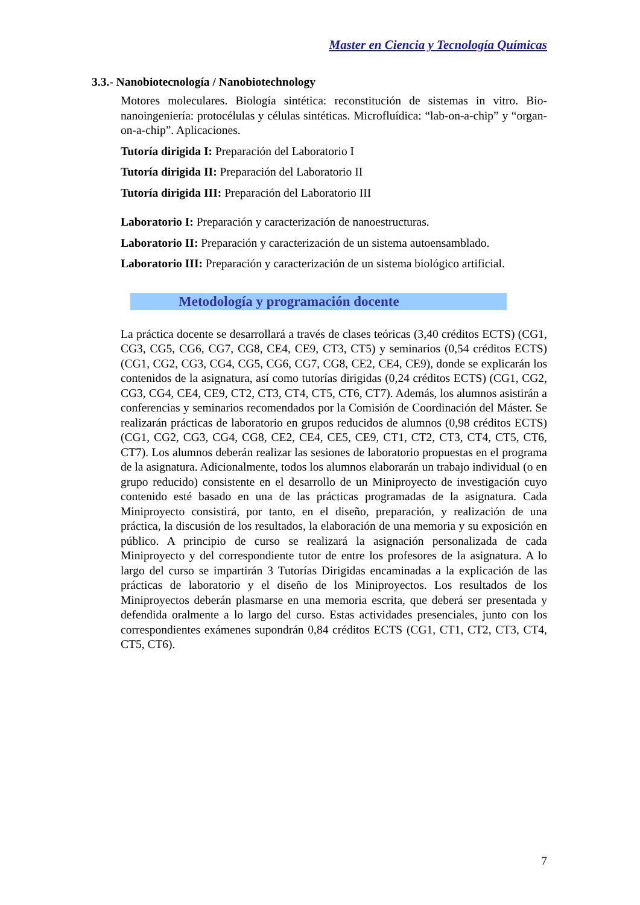Master en Ciencia y Tecnología Químicas
3.3.- Nanobiotecnología / Nanobiotechnology
Motores moleculares. Biología sintética: reconstitución de sistemas in vitro. Bio-nanoingeniería: protocélulas y células sintéticas. Microfluídica: “lab-on-a-chip” y “organ-on-a-chip”. Aplicaciones.
Tutoría dirigida I: Preparación del Laboratorio I
Tutoría dirigida II: Preparación del Laboratorio II
Tutoría dirigida III: Preparación del Laboratorio III
Laboratorio I: Preparación y caracterización de nanoestructuras.
Laboratorio II: Preparación y caracterización de un sistema autoensamblado.
Laboratorio III: Preparación y caracterización de un sistema biológico artificial.
Metodología y programación docente
La práctica docente se desarrollará a través de clases teóricas (3,40 créditos ECTS) (CG1, CG3, CG5, CG6, CG7, CG8, CE4, CE9, CT3, CT5) y seminarios (0,54 créditos ECTS) (CG1, CG2, CG3, CG4, CG5, CG6, CG7, CG8, CE2, CE4, CE9), donde se explicarán los contenidos de la asignatura, así como tutorías dirigidas (0,24 créditos ECTS) (CG1, CG2, CG3, CG4, CE4, CE9, CT2, CT3, CT4, CT5, CT6, CT7). Además, los alumnos asistirán a conferencias y seminarios recomendados por la Comisión de Coordinación del Máster. Se realizarán prácticas de laboratorio en grupos reducidos de alumnos (0,98 créditos ECTS) (CG1, CG2, CG3, CG4, CG8, CE2, CE4, CE5, CE9, CT1, CT2, CT3, CT4, CT5, CT6, CT7). Los alumnos deberán realizar las sesiones de laboratorio propuestas en el programa de la asignatura. Adicionalmente, todos los alumnos elaborarán un trabajo individual (o en grupo reducido) consistente en el desarrollo de un Miniproyecto de investigación cuyo contenido esté basado en una de las prácticas programadas de la asignatura. Cada Miniproyecto consistirá, por tanto, en el diseño, preparación, y realización de una práctica, la discusión de los resultados, la elaboración de una memoria y su exposición en público. A principio de curso se realizará la asignación personalizada de cada Miniproyecto y del correspondiente tutor de entre los profesores de la asignatura. A lo largo del curso se impartirán 3 Tutorías Dirigidas encaminadas a la explicación de las prácticas de laboratorio y el diseño de los Miniproyectos. Los resultados de los Miniproyectos deberán plasmarse en una memoria escrita, que deberá ser presentada y defendida oralmente a lo largo del curso. Estas actividades presenciales, junto con los correspondientes exámenes supondrán 0,84 créditos ECTS (CG1, CT1, CT2, CT3, CT4, CT5, CT6).
7